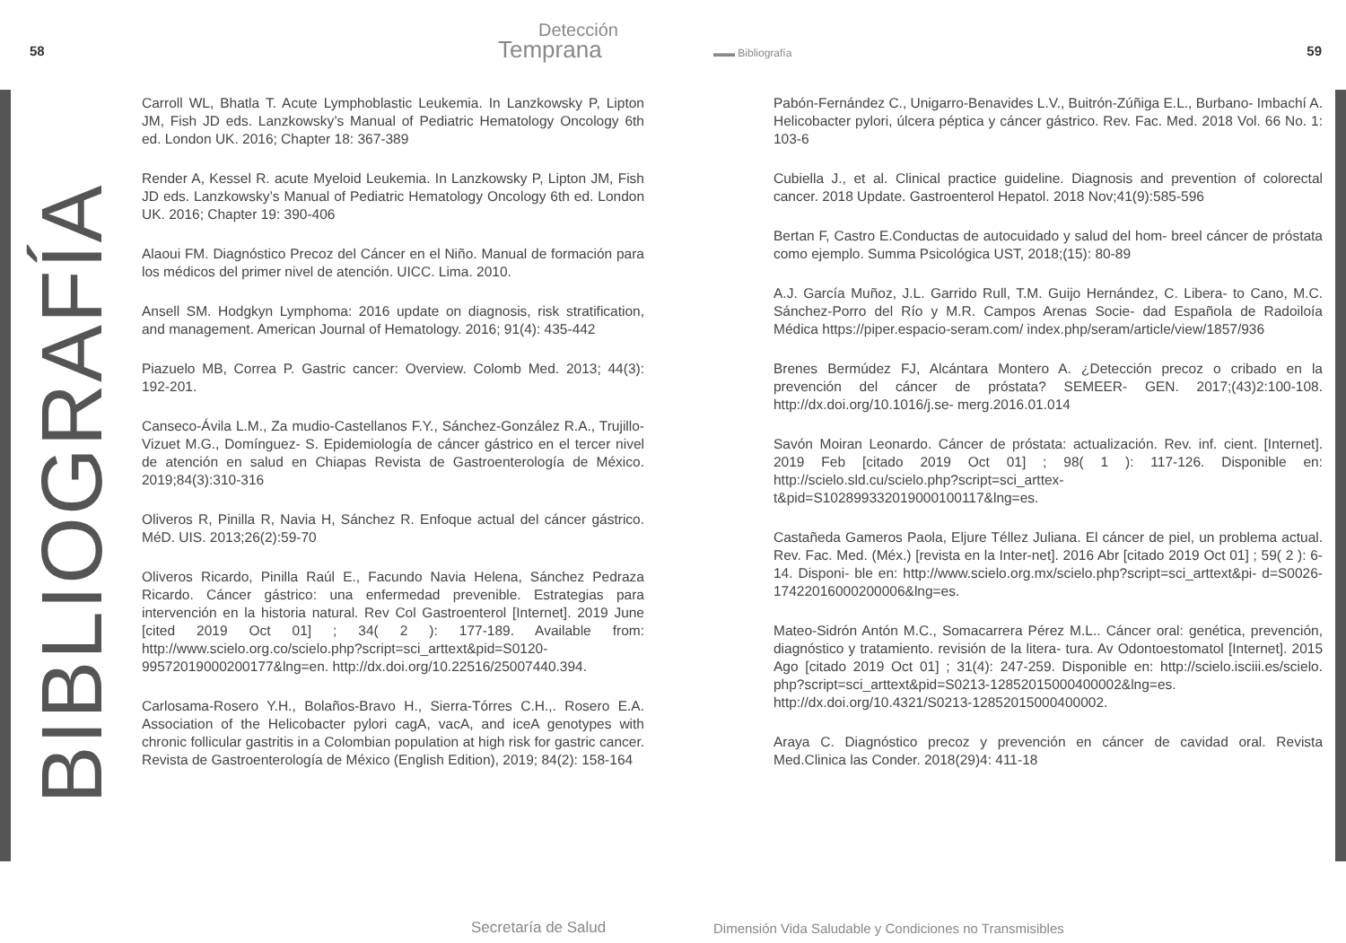58
Detección
Temprana
▬▬ Bibliografía 59
BIBLIOGRAFÍA
Carroll WL, Bhatla T. Acute Lymphoblastic Leukemia. In Lanzkowsky P, Lipton JM, Fish JD eds. Lanzkowsky’s Manual of Pediatric Hematology Oncology 6th ed. London UK. 2016; Chapter 18: 367-389
Render A, Kessel R. acute Myeloid Leukemia. In Lanzkowsky P, Lipton JM, Fish JD eds. Lanzkowsky’s Manual of Pediatric Hematology Oncology 6th ed. London UK. 2016; Chapter 19: 390-406
Alaoui FM. Diagnóstico Precoz del Cáncer en el Niño. Manual de formación para los médicos del primer nivel de atención. UICC. Lima. 2010.
Ansell SM. Hodgkyn Lymphoma: 2016 update on diagnosis, risk stratification, and management. American Journal of Hematology. 2016; 91(4): 435-442
Piazuelo MB, Correa P. Gastric cancer: Overview. Colomb Med. 2013; 44(3): 192-201.
Canseco-Ávila L.M., Za mudio-Castellanos F.Y., Sánchez-González R.A., Trujillo-Vizuet M.G., Domínguez- S. Epidemiología de cáncer gástrico en el tercer nivel de atención en salud en Chiapas Revista de Gastroenterología de México. 2019;84(3):310-316
Oliveros R, Pinilla R, Navia H, Sánchez R. Enfoque actual del cáncer gástrico. MéD. UIS. 2013;26(2):59-70
Oliveros Ricardo, Pinilla Raúl E., Facundo Navia Helena, Sánchez Pedraza Ricardo. Cáncer gástrico: una enfermedad prevenible. Estrategias para intervención en la historia natural. Rev Col Gastroenterol [Internet]. 2019 June [cited 2019 Oct 01] ; 34( 2 ): 177-189. Available from: http://www.scielo.org.co/scielo.php?script=sci_arttext&pid=S0120-99572019000200177&lng=en. http://dx.doi.org/10.22516/25007440.394.
Carlosama-Rosero Y.H., Bolaños-Bravo H., Sierra-Tórres C.H.,. Rosero E.A. Association of the Helicobacter pylori cagA, vacA, and iceA genotypes with chronic follicular gastritis in a Colombian population at high risk for gastric cancer. Revista de Gastroenterología de México (English Edition), 2019; 84(2): 158-164
Pabón-Fernández C., Unigarro-Benavides L.V., Buitrón-Zúñiga E.L., Burbano- Imbachí A. Helicobacter pylori, úlcera péptica y cáncer gástrico. Rev. Fac. Med. 2018 Vol. 66 No. 1: 103-6
Cubiella J., et al. Clinical practice guideline. Diagnosis and prevention of colorectal cancer. 2018 Update. Gastroenterol Hepatol. 2018 Nov;41(9):585-596
Bertan F, Castro E.Conductas de autocuidado y salud del hom- breel cáncer de próstata como ejemplo. Summa Psicológica UST, 2018;(15): 80-89
A.J. García Muñoz, J.L. Garrido Rull, T.M. Guijo Hernández, C. Libera- to Cano, M.C. Sánchez-Porro del Río y M.R. Campos Arenas Socie- dad Española de Radoiloía Médica https://piper.espacio-seram.com/ index.php/seram/article/view/1857/936
Brenes Bermúdez FJ, Alcántara Montero A. ¿Detección precoz o cribado en la prevención del cáncer de próstata? SEMEER- GEN. 2017;(43)2:100-108. http://dx.doi.org/10.1016/j.se- merg.2016.01.014
Savón Moiran Leonardo. Cáncer de próstata: actualización. Rev. inf. cient. [Internet]. 2019 Feb [citado 2019 Oct 01] ; 98( 1 ): 117-126. Disponible en: http://scielo.sld.cu/scielo.php?script=sci_arttex-t&pid=S102899332019000100117&lng=es.
Castañeda Gameros Paola, Eljure Téllez Juliana. El cáncer de piel, un problema actual. Rev. Fac. Med. (Méx.) [revista en la Inter-net]. 2016 Abr [citado 2019 Oct 01] ; 59( 2 ): 6-14. Disponi- ble en: http://www.scielo.org.mx/scielo.php?script=sci_arttext&pi- d=S0026-17422016000200006&lng=es.
Mateo-Sidrón Antón M.C., Somacarrera Pérez M.L.. Cáncer oral: genética, prevención, diagnóstico y tratamiento. revisión de la litera- tura. Av Odontoestomatol [Internet]. 2015 Ago [citado 2019 Oct 01] ; 31(4): 247-259. Disponible en: http://scielo.isciii.es/scielo. php?script=sci_arttext&pid=S0213-12852015000400002&lng=es. http://dx.doi.org/10.4321/S0213-12852015000400002.
Araya C. Diagnóstico precoz y prevención en cáncer de cavidad oral. Revista Med.Clinica las Conder. 2018(29)4: 411-18
Secretaría de Salud
Dimensión Vida Saludable y Condiciones no Transmisibles